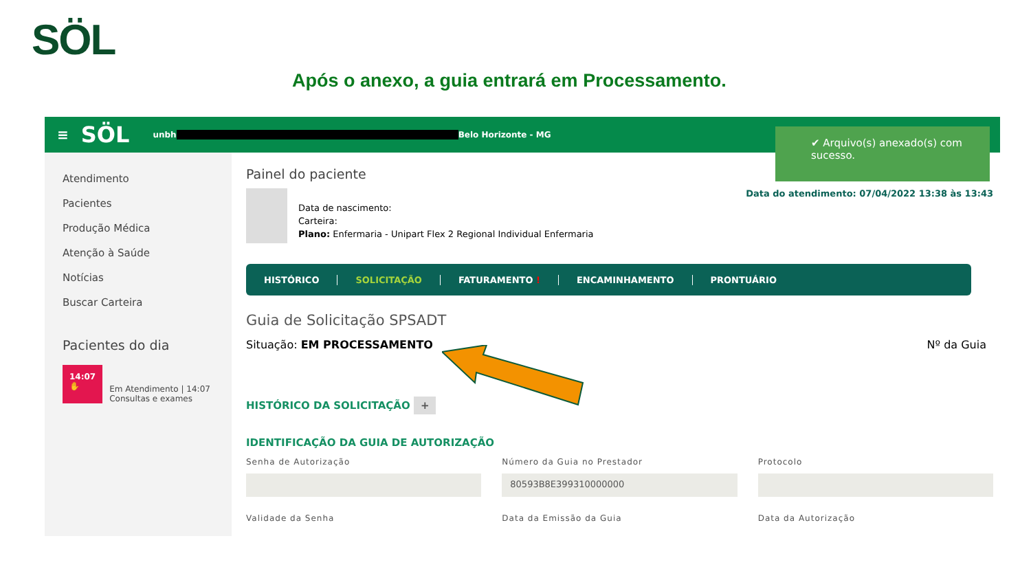SÖL
Após o anexo, a guia entrará em Processamento.
≡ SÖL unbh Belo Horizonte - MG
Atendimento
Pacientes
Produção Médica
Atenção à Saúde
Notícias
Buscar Carteira
Pacientes do dia
14:07
✋
Em Atendimento | 14:07
Consultas e exames
Painel do paciente
Data de nascimento:
Carteira:
Plano: Enfermaria - Unipart Flex 2 Regional Individual Enfermaria
Data do atendimento: 07/04/2022 13:38 às 13:43
HISTÓRICO SOLICITAÇÃO FATURAMENTO ! ENCAMINHAMENTO PRONTUÁRIO
Guia de Solicitação SPSADT
Situação: EM PROCESSAMENTO Nº da Guia
HISTÓRICO DA SOLICITAÇÃO +
IDENTIFICAÇÃO DA GUIA DE AUTORIZAÇÃO
Senha de Autorização Número da Guia no Prestador
80593B8E399310000000
Protocolo
Validade da Senha Data da Emissão da Guia Data da Autorização
✔ Arquivo(s) anexado(s) com sucesso.